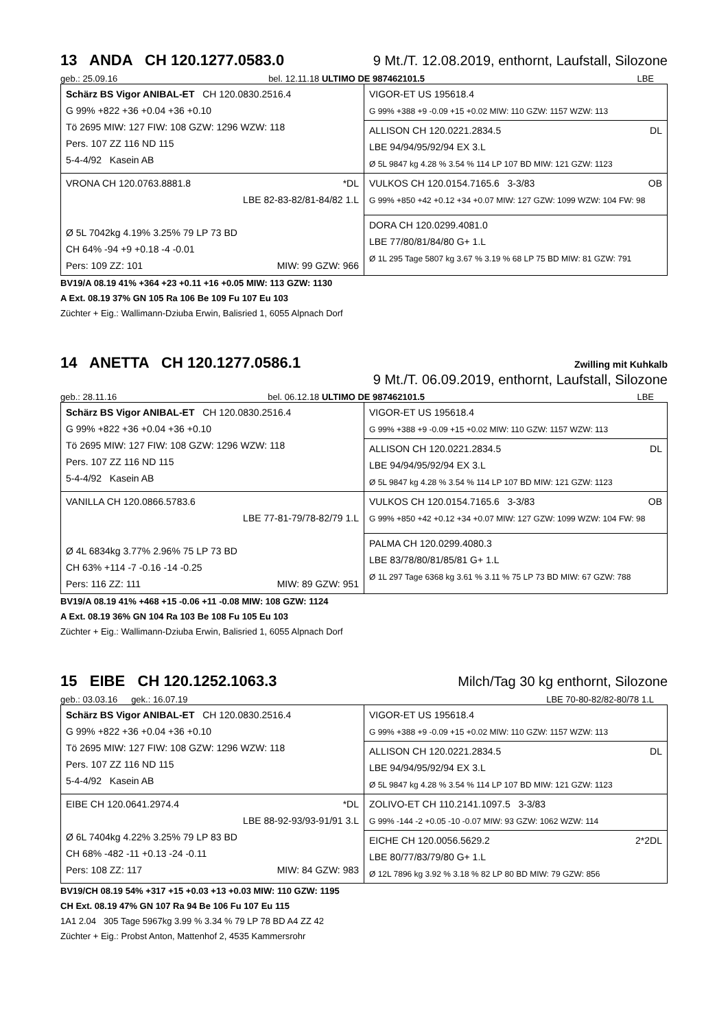13 ANDA CH 120.1277.0583.0 9 Mt./T. 12.08.2019, enthornt, Laufstall, Silozone
geb.: 25.09.16 bel. 12.11.18 ULTIMO DE 987462101.5 LBE
| Schärz BS Vigor ANIBAL-ET CH 120.0830.2516.4 G 99% +822 +36 +0.04 +36 +0.10 Tö 2695 MIW: 127 FIW: 108 GZW: 1296 WZW: 118 Pers. 107 ZZ 116 ND 115 5-4-4/92 Kasein AB | VIGOR-ET US 195618.4 G 99% +388 +9 -0.09 +15 +0.02 MIW: 110 GZW: 1157 WZW: 113 |
| | ALLISON CH 120.0221.2834.5 DL LBE 94/94/95/92/94 EX 3.L Ø 5L 9847 kg 4.28 % 3.54 % 114 LP 107 BD MIW: 121 GZW: 1123 |
| VRONA CH 120.0763.8881.8 *DL LBE 82-83-82/81-84/82 1.L Ø 5L 7042kg 4.19% 3.25% 79 LP 73 BD CH 64% -94 +9 +0.18 -4 -0.01 Pers: 109 ZZ: 101 MIW: 99 GZW: 966 | VULKOS CH 120.0154.7165.6 3-3/83 OB G 99% +850 +42 +0.12 +34 +0.07 MIW: 127 GZW: 1099 WZW: 104 FW: 98 |
| | DORA CH 120.0299.4081.0 LBE 77/80/81/84/80 G+ 1.L Ø 1L 295 Tage 5807 kg 3.67 % 3.19 % 68 LP 75 BD MIW: 81 GZW: 791 |
BV19/A 08.19 41% +364 +23 +0.11 +16 +0.05 MIW: 113 GZW: 1130
A Ext. 08.19 37% GN 105 Ra 106 Be 109 Fu 107 Eu 103
Züchter + Eig.: Wallimann-Dziuba Erwin, Balisried 1, 6055 Alpnach Dorf
14 ANETTA CH 120.1277.0586.1 Zwilling mit Kuhkalb
9 Mt./T. 06.09.2019, enthornt, Laufstall, Silozone
geb.: 28.11.16 bel. 06.12.18 ULTIMO DE 987462101.5 LBE
| Schärz BS Vigor ANIBAL-ET CH 120.0830.2516.4 G 99% +822 +36 +0.04 +36 +0.10 Tö 2695 MIW: 127 FIW: 108 GZW: 1296 WZW: 118 Pers. 107 ZZ 116 ND 115 5-4-4/92 Kasein AB | VIGOR-ET US 195618.4 G 99% +388 +9 -0.09 +15 +0.02 MIW: 110 GZW: 1157 WZW: 113 |
| | ALLISON CH 120.0221.2834.5 DL LBE 94/94/95/92/94 EX 3.L Ø 5L 9847 kg 4.28 % 3.54 % 114 LP 107 BD MIW: 121 GZW: 1123 |
| VANILLA CH 120.0866.5783.6 LBE 77-81-79/78-82/79 1.L Ø 4L 6834kg 3.77% 2.96% 75 LP 73 BD CH 63% +114 -7 -0.16 -14 -0.25 Pers: 116 ZZ: 111 MIW: 89 GZW: 951 | VULKOS CH 120.0154.7165.6 3-3/83 OB G 99% +850 +42 +0.12 +34 +0.07 MIW: 127 GZW: 1099 WZW: 104 FW: 98 |
| | PALMA CH 120.0299.4080.3 LBE 83/78/80/81/85/81 G+ 1.L Ø 1L 297 Tage 6368 kg 3.61 % 3.11 % 75 LP 73 BD MIW: 67 GZW: 788 |
BV19/A 08.19 41% +468 +15 -0.06 +11 -0.08 MIW: 108 GZW: 1124
A Ext. 08.19 36% GN 104 Ra 103 Be 108 Fu 105 Eu 103
Züchter + Eig.: Wallimann-Dziuba Erwin, Balisried 1, 6055 Alpnach Dorf
15 EIBE CH 120.1252.1063.3 Milch/Tag 30 kg enthornt, Silozone
geb.: 03.03.16 gek.: 16.07.19 LBE 70-80-82/82-80/78 1.L
| Schärz BS Vigor ANIBAL-ET CH 120.0830.2516.4 G 99% +822 +36 +0.04 +36 +0.10 Tö 2695 MIW: 127 FIW: 108 GZW: 1296 WZW: 118 Pers. 107 ZZ 116 ND 115 5-4-4/92 Kasein AB | VIGOR-ET US 195618.4 G 99% +388 +9 -0.09 +15 +0.02 MIW: 110 GZW: 1157 WZW: 113 |
| | ALLISON CH 120.0221.2834.5 DL LBE 94/94/95/92/94 EX 3.L Ø 5L 9847 kg 4.28 % 3.54 % 114 LP 107 BD MIW: 121 GZW: 1123 |
| EIBE CH 120.0641.2974.4 *DL LBE 88-92-93/93-91/91 3.L Ø 6L 7404kg 4.22% 3.25% 79 LP 83 BD CH 68% -482 -11 +0.13 -24 -0.11 Pers: 108 ZZ: 117 MIW: 84 GZW: 983 | ZOLIVO-ET CH 110.2141.1097.5 3-3/83 G 99% -144 -2 +0.05 -10 -0.07 MIW: 93 GZW: 1062 WZW: 114 |
| | EICHE CH 120.0056.5629.2 2*2DL LBE 80/77/83/79/80 G+ 1.L Ø 12L 7896 kg 3.92 % 3.18 % 82 LP 80 BD MIW: 79 GZW: 856 |
BV19/CH 08.19 54% +317 +15 +0.03 +13 +0.03 MIW: 110 GZW: 1195
CH Ext. 08.19 47% GN 107 Ra 94 Be 106 Fu 107 Eu 115
1A1 2.04 305 Tage 5967kg 3.99 % 3.34 % 79 LP 78 BD A4 ZZ 42
Züchter + Eig.: Probst Anton, Mattenhof 2, 4535 Kammersrohr